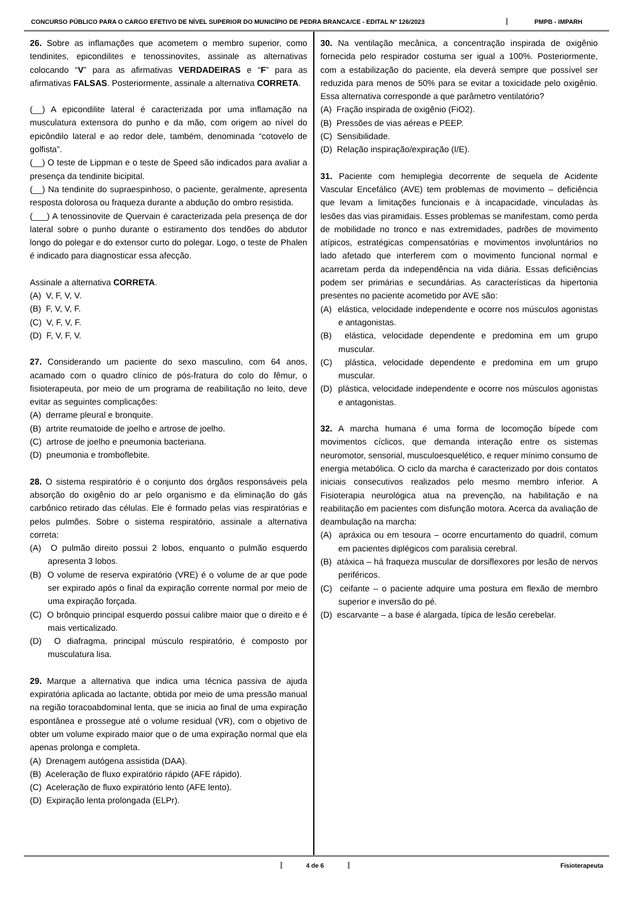CONCURSO PÚBLICO PARA O CARGO EFETIVO DE NÍVEL SUPERIOR DO MUNICÍPIO DE PEDRA BRANCA/CE - EDITAL Nº 126/2023
PMPB - IMPARH
26. Sobre as inflamações que acometem o membro superior, como tendinites, epicondilites e tenossinovites, assinale as alternativas colocando “V” para as afirmativas VERDADEIRAS e “F” para as afirmativas FALSAS. Posteriormente, assinale a alternativa CORRETA.
(__) A epicondilite lateral é caracterizada por uma inflamação na musculatura extensora do punho e da mão, com origem ao nível do epicôndilo lateral e ao redor dele, também, denominada “cotovelo de golfista”.
(__) O teste de Lippman e o teste de Speed são indicados para avaliar a presença da tendinite bicipital.
(__) Na tendinite do supraespinhoso, o paciente, geralmente, apresenta resposta dolorosa ou fraqueza durante a abdução do ombro resistida.
(___) A tenossinovite de Quervain é caracterizada pela presença de dor lateral sobre o punho durante o estiramento dos tendões do abdutor longo do polegar e do extensor curto do polegar. Logo, o teste de Phalen é indicado para diagnosticar essa afecção.
Assinale a alternativa CORRETA.
(A) V, F, V, V.
(B) F, V, V, F.
(C) V, F, V, F.
(D) F, V, F, V.
27. Considerando um paciente do sexo masculino, com 64 anos, acamado com o quadro clínico de pós-fratura do colo do fêmur, o fisioterapeuta, por meio de um programa de reabilitação no leito, deve evitar as seguintes complicações:
(A) derrame pleural e bronquite.
(B) artrite reumatoide de joelho e artrose de joelho.
(C) artrose de joelho e pneumonia bacteriana.
(D) pneumonia e tromboflebite.
28. O sistema respiratório é o conjunto dos órgãos responsáveis pela absorção do oxigênio do ar pelo organismo e da eliminação do gás carbônico retirado das células. Ele é formado pelas vias respiratórias e pelos pulmões. Sobre o sistema respiratório, assinale a alternativa correta:
(A) O pulmão direito possui 2 lobos, enquanto o pulmão esquerdo apresenta 3 lobos.
(B) O volume de reserva expiratório (VRE) é o volume de ar que pode ser expirado após o final da expiração corrente normal por meio de uma expiração forçada.
(C) O brônquio principal esquerdo possui calibre maior que o direito e é mais verticalizado.
(D) O diafragma, principal músculo respiratório, é composto por musculatura lisa.
29. Marque a alternativa que indica uma técnica passiva de ajuda expiratória aplicada ao lactante, obtida por meio de uma pressão manual na região toracoabdominal lenta, que se inicia ao final de uma expiração espontânea e prossegue até o volume residual (VR), com o objetivo de obter um volume expirado maior que o de uma expiração normal que ela apenas prolonga e completa.
(A) Drenagem autógena assistida (DAA).
(B) Aceleração de fluxo expiratório rápido (AFE rápido).
(C) Aceleração de fluxo expiratório lento (AFE lento).
(D) Expiração lenta prolongada (ELPr).
30. Na ventilação mecânica, a concentração inspirada de oxigênio fornecida pelo respirador costuma ser igual a 100%. Posteriormente, com a estabilização do paciente, ela deverá sempre que possível ser reduzida para menos de 50% para se evitar a toxicidade pelo oxigênio. Essa alternativa corresponde a que parâmetro ventilatório?
(A) Fração inspirada de oxigênio (FiO2).
(B) Pressões de vias aéreas e PEEP.
(C) Sensibilidade.
(D) Relação inspiração/expiração (I/E).
31. Paciente com hemiplegia decorrente de sequela de Acidente Vascular Encefálico (AVE) tem problemas de movimento – deficiência que levam a limitações funcionais e à incapacidade, vinculadas às lesões das vias piramidais. Esses problemas se manifestam, como perda de mobilidade no tronco e nas extremidades, padrões de movimento atípicos, estratégicas compensatórias e movimentos involuntários no lado afetado que interferem com o movimento funcional normal e acarretam perda da independência na vida diária. Essas deficiências podem ser primárias e secundárias. As características da hipertonia presentes no paciente acometido por AVE são:
(A) elástica, velocidade independente e ocorre nos músculos agonistas e antagonistas.
(B) elástica, velocidade dependente e predomina em um grupo muscular.
(C) plástica, velocidade dependente e predomina em um grupo muscular.
(D) plástica, velocidade independente e ocorre nos músculos agonistas e antagonistas.
32. A marcha humana é uma forma de locomoção bípede com movimentos cíclicos, que demanda interação entre os sistemas neuromotor, sensorial, musculoesquelético, e requer mínimo consumo de energia metabólica. O ciclo da marcha é caracterizado por dois contatos iniciais consecutivos realizados pelo mesmo membro inferior. A Fisioterapia neurológica atua na prevenção, na habilitação e na reabilitação em pacientes com disfunção motora. Acerca da avaliação de deambulação na marcha:
(A) apráxica ou em tesoura – ocorre encurtamento do quadril, comum em pacientes diplégicos com paralisia cerebral.
(B) atáxica – há fraqueza muscular de dorsiflexores por lesão de nervos periféricos.
(C) ceifante – o paciente adquire uma postura em flexão de membro superior e inversão do pé.
(D) escarvante – a base é alargada, típica de lesão cerebelar.
4 de 6 Fisioterapeuta